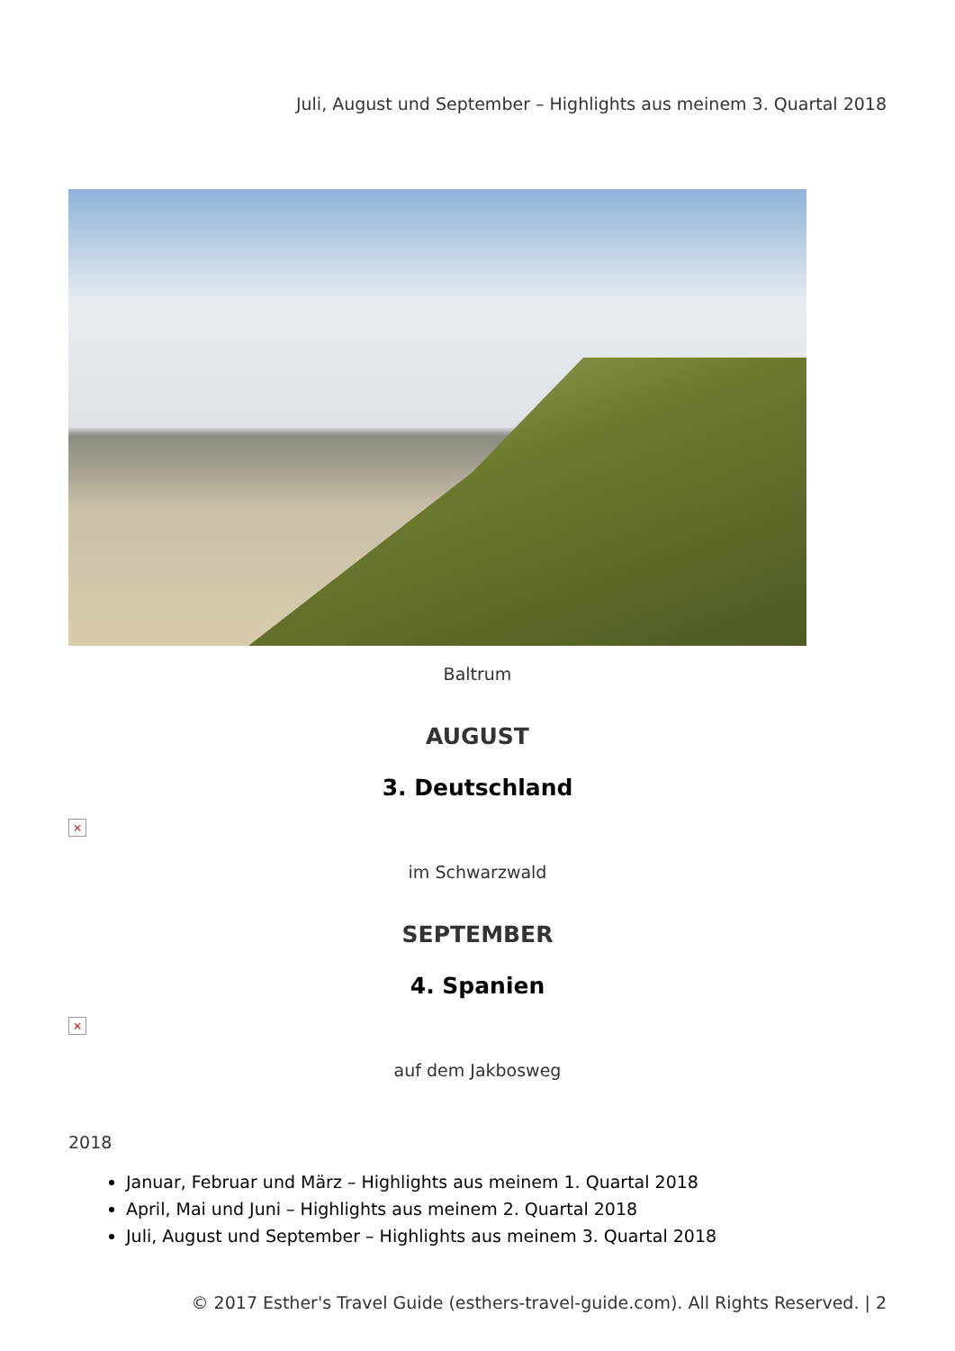Juli, August und September – Highlights aus meinem 3. Quartal 2018
Baltrum
AUGUST
3. Deutschland
×
im Schwarzwald
SEPTEMBER
4. Spanien
×
auf dem Jakbosweg
2018
Januar, Februar und März – Highlights aus meinem 1. Quartal 2018
April, Mai und Juni – Highlights aus meinem 2. Quartal 2018
Juli, August und September – Highlights aus meinem 3. Quartal 2018
© 2017 Esther's Travel Guide (esthers-travel-guide.com). All Rights Reserved. | 2